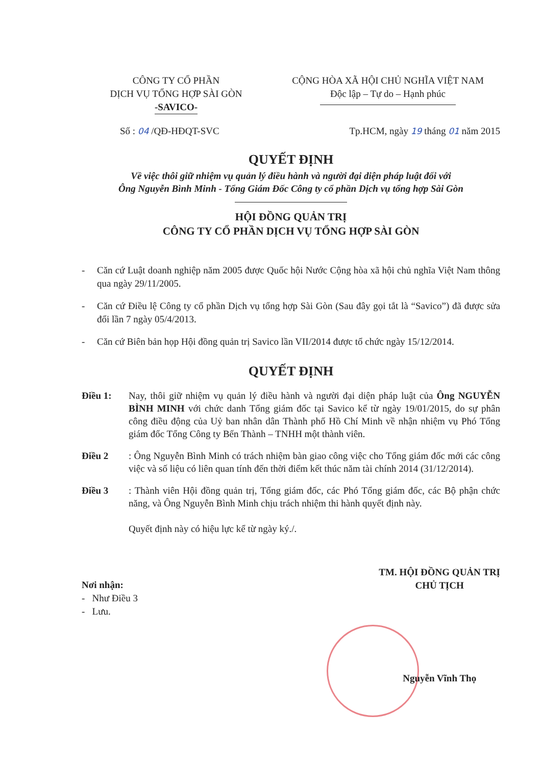CÔNG TY CỔ PHẦN
DỊCH VỤ TỔNG HỢP SÀI GÒN
-SAVICO-
CỘNG HÒA XÃ HỘI CHỦ NGHĨA VIỆT NAM
Độc lập – Tự do – Hạnh phúc
Số : 04 /QĐ-HĐQT-SVC Tp.HCM, ngày 19 tháng 01 năm 2015
QUYẾT ĐỊNH
Về việc thôi giữ nhiệm vụ quản lý điều hành và người đại diện pháp luật đối với
Ông Nguyễn Bình Minh - Tổng Giám Đốc Công ty cổ phần Dịch vụ tổng hợp Sài Gòn
HỘI ĐỒNG QUẢN TRỊ
CÔNG TY CỔ PHẦN DỊCH VỤ TỔNG HỢP SÀI GÒN
- Căn cứ Luật doanh nghiệp năm 2005 được Quốc hội Nước Cộng hòa xã hội chủ nghĩa Việt Nam thông qua ngày 29/11/2005.
- Căn cứ Điều lệ Công ty cổ phần Dịch vụ tổng hợp Sài Gòn (Sau đây gọi tắt là “Savico”) đã được sửa đổi lần 7 ngày 05/4/2013.
- Căn cứ Biên bản họp Hội đồng quản trị Savico lần VII/2014 được tổ chức ngày 15/12/2014.
QUYẾT ĐỊNH
Điều 1: Nay, thôi giữ nhiệm vụ quản lý điều hành và người đại diện pháp luật của Ông NGUYỄN BÌNH MINH với chức danh Tổng giám đốc tại Savico kể từ ngày 19/01/2015, do sự phân công điều động của Uỷ ban nhân dân Thành phố Hồ Chí Minh về nhận nhiệm vụ Phó Tổng giám đốc Tổng Công ty Bến Thành – TNHH một thành viên.
Điều 2 : Ông Nguyễn Bình Minh có trách nhiệm bàn giao công việc cho Tổng giám đốc mới các công việc và số liệu có liên quan tính đến thời điểm kết thúc năm tài chính 2014 (31/12/2014).
Điều 3: Thành viên Hội đồng quản trị, Tổng giám đốc, các Phó Tổng giám đốc, các Bộ phận chức năng, và Ông Nguyễn Bình Minh chịu trách nhiệm thi hành quyết định này.
Quyết định này có hiệu lực kể từ ngày ký./.
Nơi nhận:
- Như Điều 3
- Lưu.
TM. HỘI ĐỒNG QUẢN TRỊ
CHỦ TỊCH
Nguyễn Vĩnh Thọ